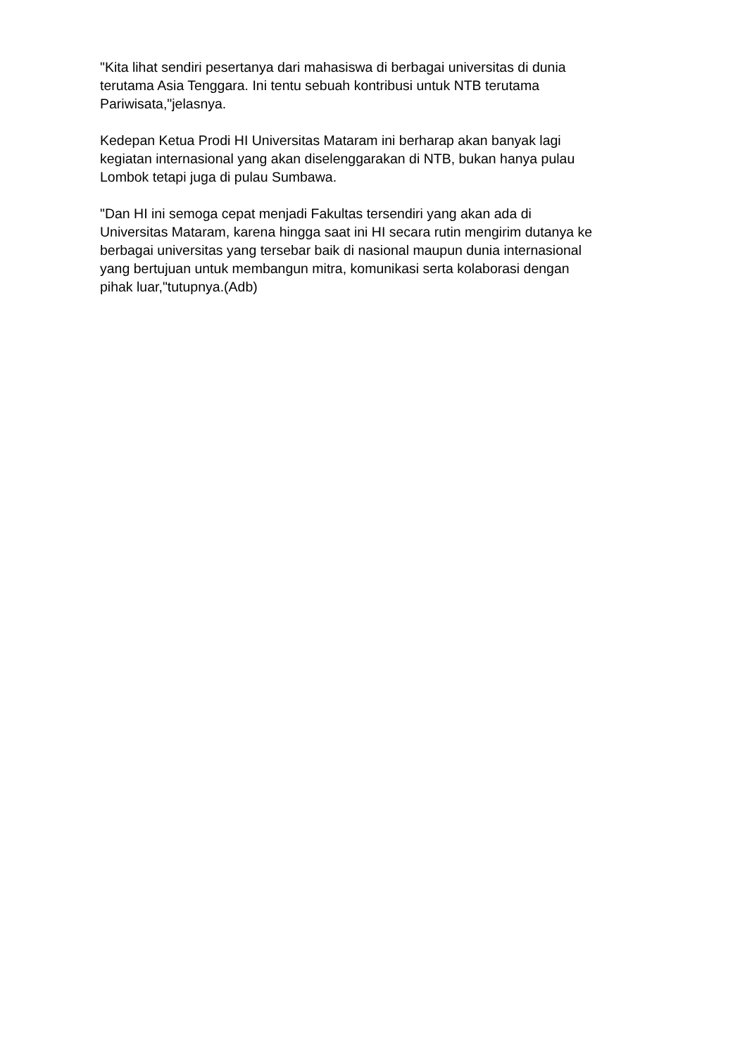"Kita lihat sendiri pesertanya dari mahasiswa di berbagai universitas di dunia
terutama Asia Tenggara. Ini tentu sebuah kontribusi untuk NTB terutama
Pariwisata,"jelasnya.
Kedepan Ketua Prodi HI Universitas Mataram ini berharap akan banyak lagi
kegiatan internasional yang akan diselenggarakan di NTB, bukan hanya pulau
Lombok tetapi juga di pulau Sumbawa.
"Dan HI ini semoga cepat menjadi Fakultas tersendiri yang akan ada di
Universitas Mataram, karena hingga saat ini HI secara rutin mengirim dutanya ke
berbagai universitas yang tersebar baik di nasional maupun dunia internasional
yang bertujuan untuk membangun mitra, komunikasi serta kolaborasi dengan
pihak luar,"tutupnya.(Adb)